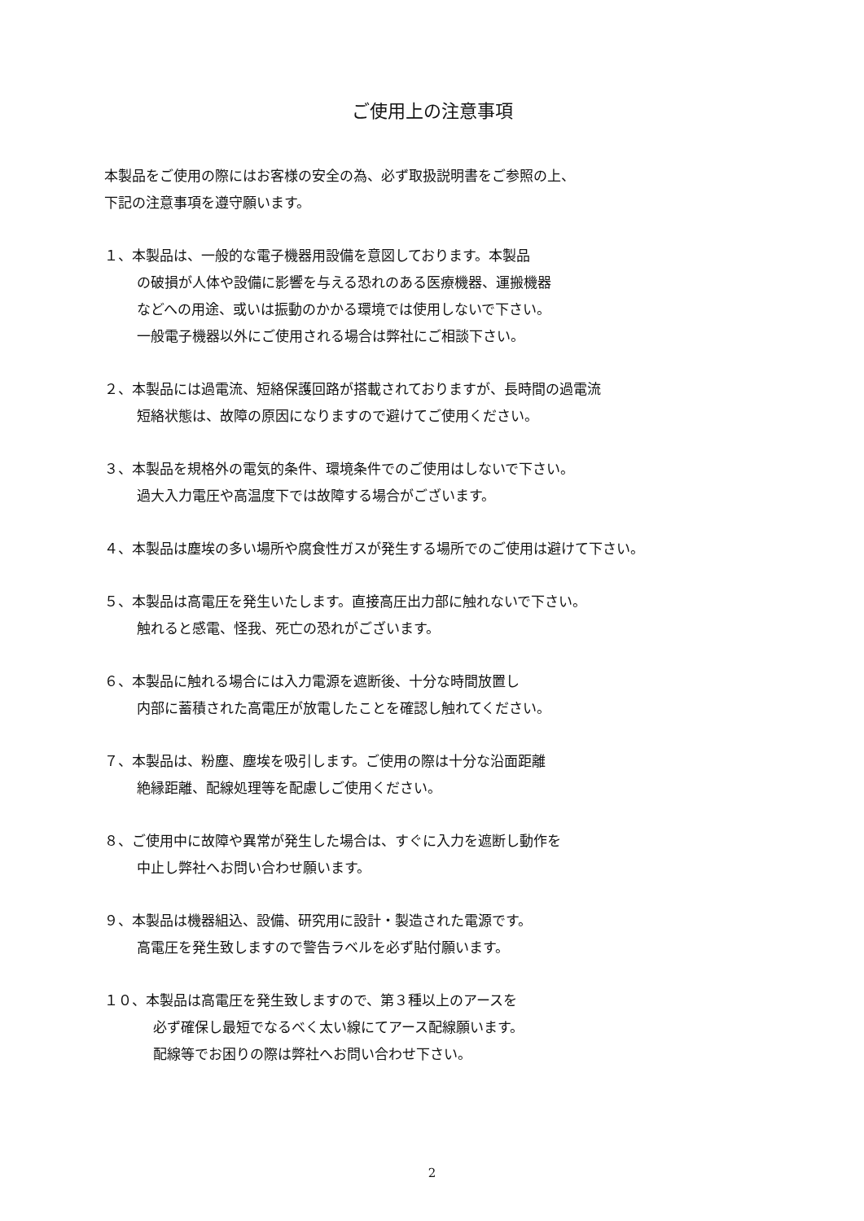ご使用上の注意事項
本製品をご使用の際にはお客様の安全の為、必ず取扱説明書をご参照の上、
下記の注意事項を遵守願います。
１、本製品は、一般的な電子機器用設備を意図しております。本製品
の破損が人体や設備に影響を与える恐れのある医療機器、運搬機器
などへの用途、或いは振動のかかる環境では使用しないで下さい。
一般電子機器以外にご使用される場合は弊社にご相談下さい。
２、本製品には過電流、短絡保護回路が搭載されておりますが、長時間の過電流
短絡状態は、故障の原因になりますので避けてご使用ください。
３、本製品を規格外の電気的条件、環境条件でのご使用はしないで下さい。
過大入力電圧や高温度下では故障する場合がございます。
４、本製品は塵埃の多い場所や腐食性ガスが発生する場所でのご使用は避けて下さい。
５、本製品は高電圧を発生いたします。直接高圧出力部に触れないで下さい。
触れると感電、怪我、死亡の恐れがございます。
６、本製品に触れる場合には入力電源を遮断後、十分な時間放置し
内部に蓄積された高電圧が放電したことを確認し触れてください。
７、本製品は、粉塵、塵埃を吸引します。ご使用の際は十分な沿面距離
絶縁距離、配線処理等を配慮しご使用ください。
８、ご使用中に故障や異常が発生した場合は、すぐに入力を遮断し動作を
中止し弊社へお問い合わせ願います。
９、本製品は機器組込、設備、研究用に設計・製造された電源です。
高電圧を発生致しますので警告ラベルを必ず貼付願います。
１０、本製品は高電圧を発生致しますので、第３種以上のアースを
必ず確保し最短でなるべく太い線にてアース配線願います。
配線等でお困りの際は弊社へお問い合わせ下さい。
2